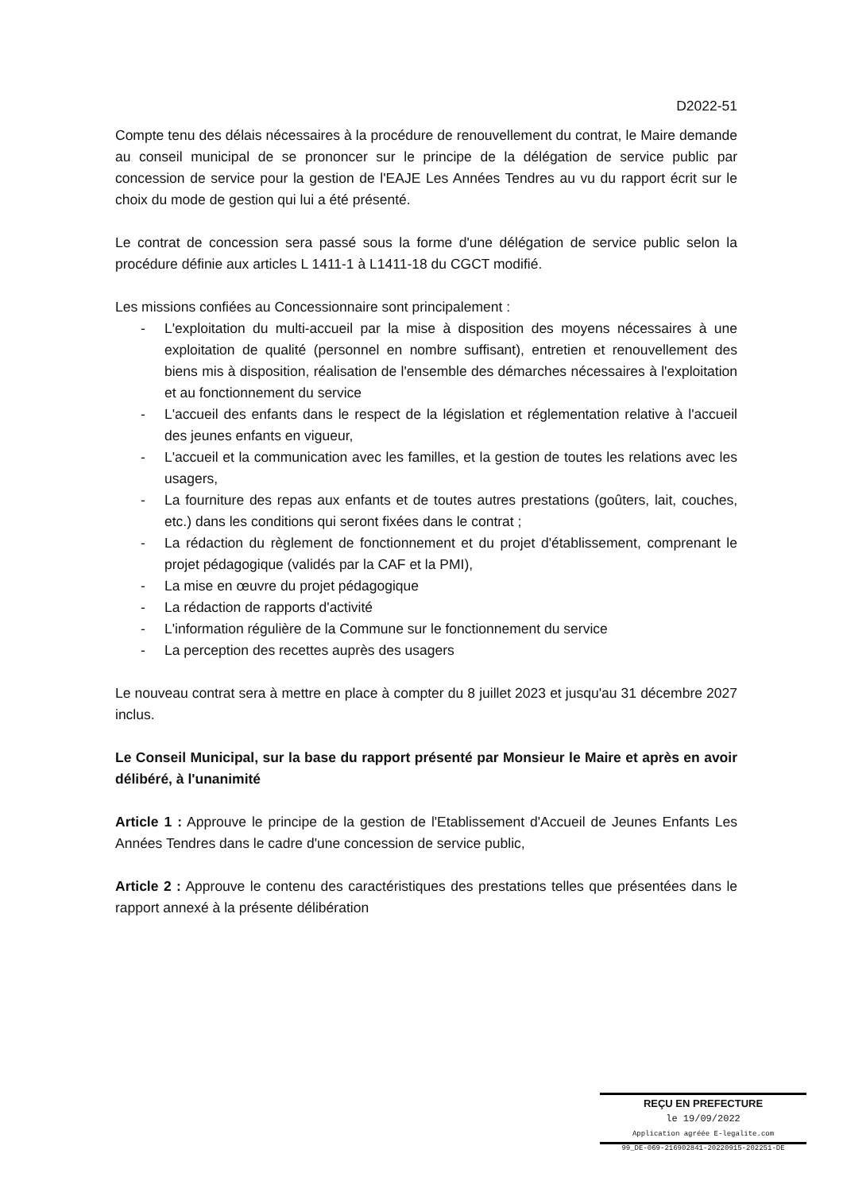D2022-51
Compte tenu des délais nécessaires à la procédure de renouvellement du contrat, le Maire demande au conseil municipal de se prononcer sur le principe de la délégation de service public par concession de service pour la gestion de l'EAJE Les Années Tendres au vu du rapport écrit sur le choix du mode de gestion qui lui a été présenté.
Le contrat de concession sera passé sous la forme d'une délégation de service public selon la procédure définie aux articles L 1411-1 à L1411-18 du CGCT modifié.
Les missions confiées au Concessionnaire sont principalement :
- L'exploitation du multi-accueil par la mise à disposition des moyens nécessaires à une exploitation de qualité (personnel en nombre suffisant), entretien et renouvellement des biens mis à disposition, réalisation de l'ensemble des démarches nécessaires à l'exploitation et au fonctionnement du service
- L'accueil des enfants dans le respect de la législation et réglementation relative à l'accueil des jeunes enfants en vigueur,
- L'accueil et la communication avec les familles, et la gestion de toutes les relations avec les usagers,
- La fourniture des repas aux enfants et de toutes autres prestations (goûters, lait, couches, etc.) dans les conditions qui seront fixées dans le contrat ;
- La rédaction du règlement de fonctionnement et du projet d'établissement, comprenant le projet pédagogique (validés par la CAF et la PMI),
- La mise en œuvre du projet pédagogique
- La rédaction de rapports d'activité
- L'information régulière de la Commune sur le fonctionnement du service
- La perception des recettes auprès des usagers
Le nouveau contrat sera à mettre en place à compter du 8 juillet 2023 et jusqu'au 31 décembre 2027 inclus.
Le Conseil Municipal, sur la base du rapport présenté par Monsieur le Maire et après en avoir délibéré, à l'unanimité
Article 1 : Approuve le principe de la gestion de l'Etablissement d'Accueil de Jeunes Enfants Les Années Tendres dans le cadre d'une concession de service public,
Article 2 : Approuve le contenu des caractéristiques des prestations telles que présentées dans le rapport annexé à la présente délibération
REÇU EN PREFECTURE
le 19/09/2022
Application agréée E-legalite.com
99_DE-069-216902841-20220915-202251-DE